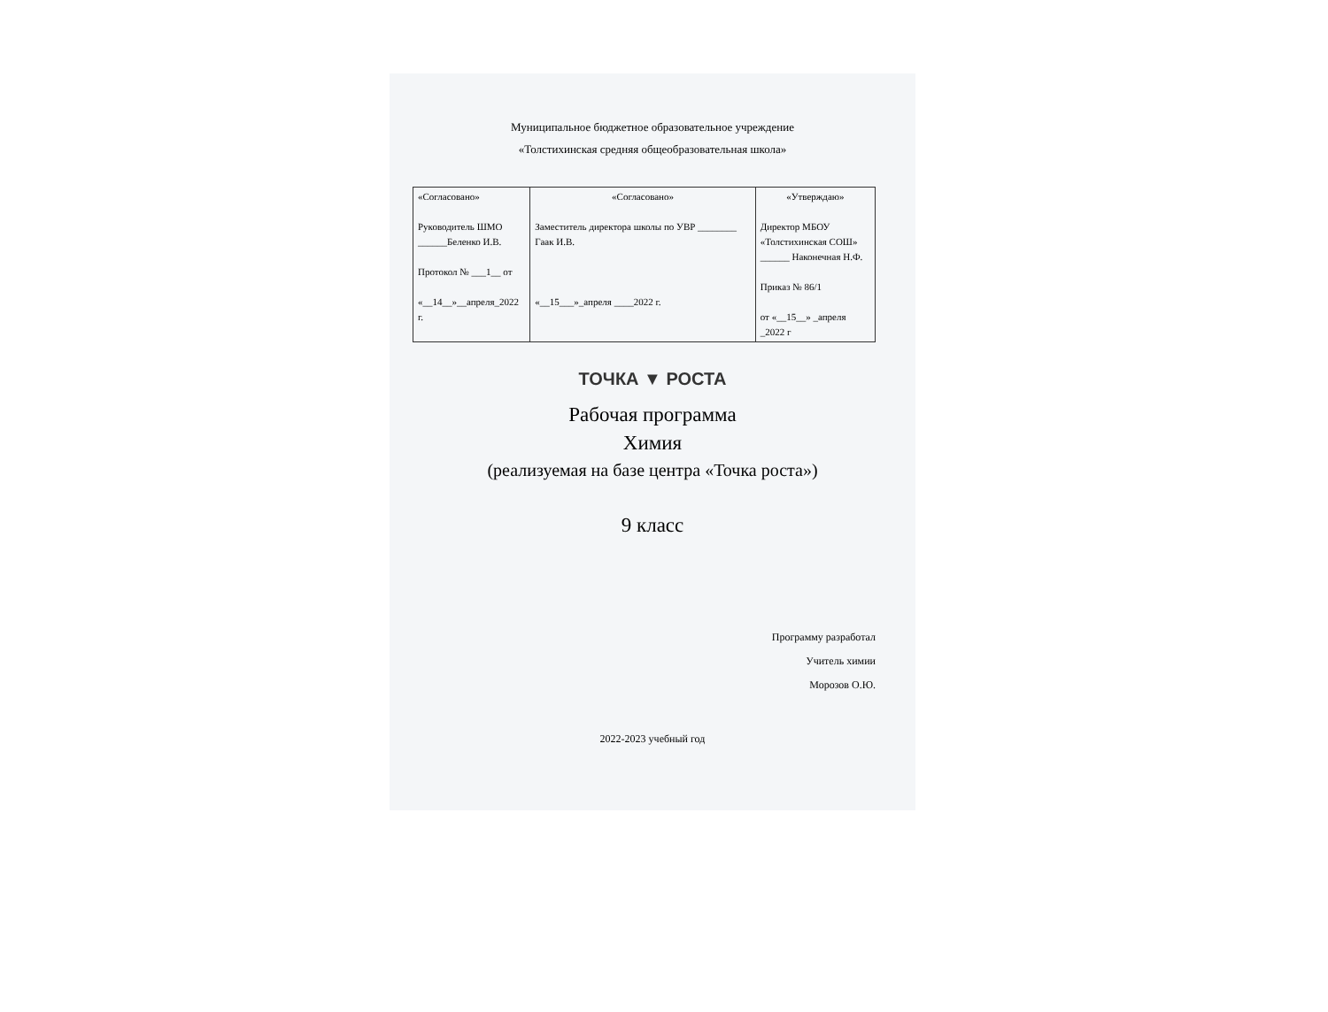Муниципальное бюджетное образовательное учреждение
«Толстихинская средняя общеобразовательная школа»
| «Согласовано» Руководитель ШМО ______Беленко И.В. Протокол № ___1__ от «__14__»__апреля_2022 г. | «Согласовано» Заместитель директора школы по УВР ________ Гаак И.В. «__15___»_апреля ____2022 г. | «Утверждаю» Директор МБОУ «Толстихинская СОШ» ______ Наконечная Н.Ф. Приказ № 86/1 от «__15__» _апреля _2022 г |
ТОЧКА ▼ РОСТА
Рабочая программа
Химия
(реализуемая на базе центра «Точка роста»)
9 класс
Программу разработал
Учитель химии
Морозов О.Ю.
2022-2023 учебный год